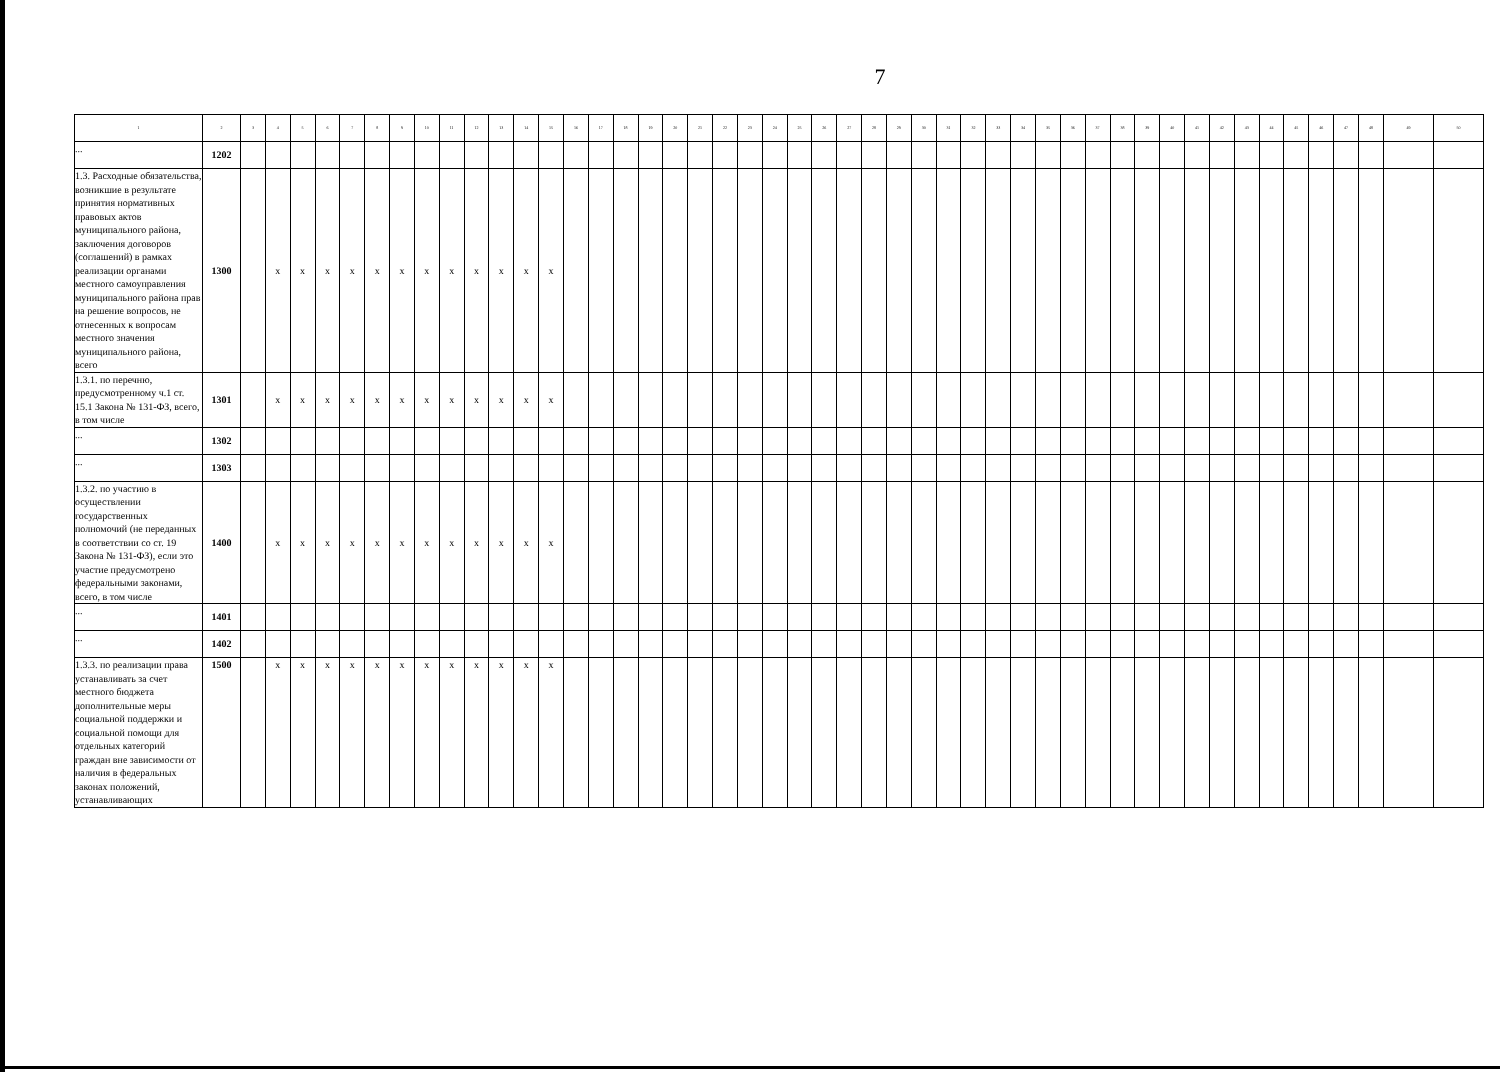7
| 1 | 2 | 3 | 4 | 5 | 6 | 7 | 8 | 9 | 10 | 11 | 12 | 13 | 14 | 15 | 16 | 17 | 18 | 19 | 20 | 21 | 22 | 23 | 24 | 25 | 26 | 27 | 28 | 29 | 30 | 31 | 32 | 33 | 34 | 35 | 36 | 37 | 38 | 39 | 40 | 41 | 42 | 43 | 44 | 45 | 46 | 47 | 48 | 49 | 50 |
| ... | 1202 | | | | | | | | | | | | | | | | | | | | | | | | | | | | | | | | | | | | | | | | | | | | | | | | |
| 1.3. Расходные обязательства, возникшие в результате принятия нормативных правовых актов муниципального района, заключения договоров (соглашений) в рамках реализации органами местного самоуправления муниципального района прав на решение вопросов, не отнесенных к вопросам местного значения муниципального района, всего | 1300 | | x | x | x | x | x | x | x | x | x | x | x | x | | | | | | | | | | | | | | | | | | | | | | | | | | | | | | | | | | | |
| 1.3.1. по перечню, предусмотренному ч.1 ст. 15.1 Закона № 131-ФЗ, всего, в том числе | 1301 | | x | x | x | x | x | x | x | x | x | x | x | x | | | | | | | | | | | | | | | | | | | | | | | | | | | | | | | | | | | |
| ... | 1302 | | | | | | | | | | | | | | | | | | | | | | | | | | | | | | | | | | | | | | | | | | | | | | | | |
| ... | 1303 | | | | | | | | | | | | | | | | | | | | | | | | | | | | | | | | | | | | | | | | | | | | | | | | |
| 1.3.2. по участию в осуществлении государственных полномочий (не переданных в соответствии со ст. 19 Закона № 131-ФЗ), если это участие предусмотрено федеральными законами, всего, в том числе | 1400 | | x | x | x | x | x | x | x | x | x | x | x | x | | | | | | | | | | | | | | | | | | | | | | | | | | | | | | | | | | | |
| ... | 1401 | | | | | | | | | | | | | | | | | | | | | | | | | | | | | | | | | | | | | | | | | | | | | | | | |
| ... | 1402 | | | | | | | | | | | | | | | | | | | | | | | | | | | | | | | | | | | | | | | | | | | | | | | | |
| 1.3.3. по реализации права устанавливать за счет местного бюджета дополнительные меры социальной поддержки и социальной помощи для отдельных категорий граждан вне зависимости от наличия в федеральных законах положений, устанавливающих | 1500 | | x | x | x | x | x | x | x | x | x | x | x | x | | | | | | | | | | | | | | | | | | | | | | | | | | | | | | | | | | | |